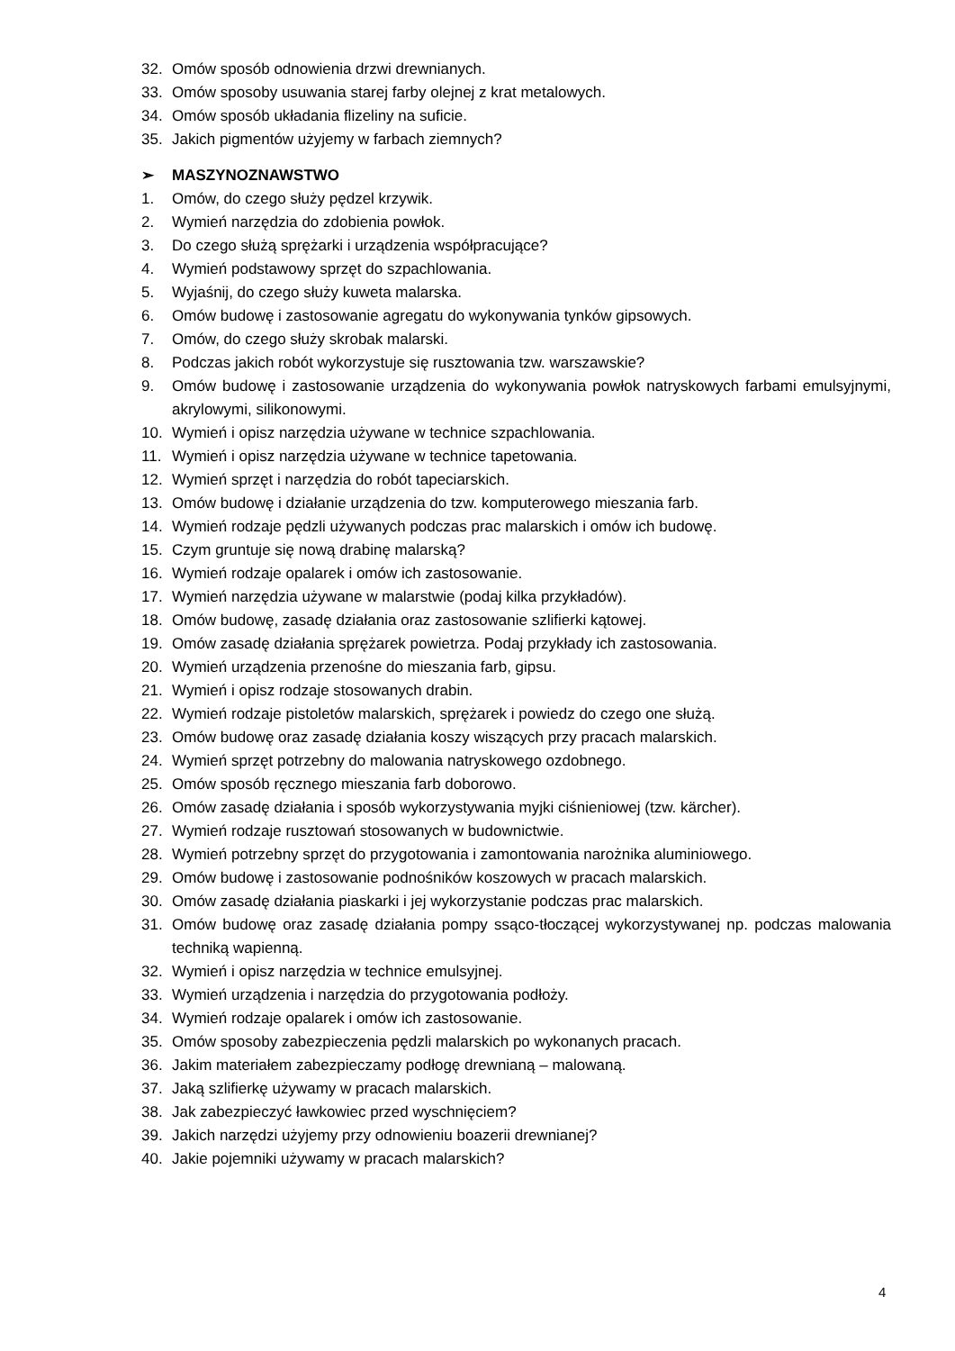32. Omów sposób odnowienia drzwi drewnianych.
33. Omów sposoby usuwania starej farby olejnej z krat metalowych.
34. Omów sposób układania flizeliny na suficie.
35. Jakich pigmentów użyjemy w farbach ziemnych?
➢ MASZYNOZNAWSTWO
1. Omów, do czego służy pędzel krzywik.
2. Wymień narzędzia do zdobienia powłok.
3. Do czego służą sprężarki i urządzenia współpracujące?
4. Wymień podstawowy sprzęt do szpachlowania.
5. Wyjaśnij, do czego służy kuweta malarska.
6. Omów budowę i zastosowanie agregatu do wykonywania tynków gipsowych.
7. Omów, do czego służy skrobak malarski.
8. Podczas jakich robót wykorzystuje się rusztowania tzw. warszawskie?
9. Omów budowę i zastosowanie urządzenia do wykonywania powłok natryskowych farbami emulsyjnymi, akrylowymi, silikonowymi.
10. Wymień i opisz narzędzia używane w technice szpachlowania.
11. Wymień i opisz narzędzia używane w technice tapetowania.
12. Wymień sprzęt i narzędzia do robót tapeciarskich.
13. Omów budowę i działanie urządzenia do tzw. komputerowego mieszania farb.
14. Wymień rodzaje pędzli używanych podczas prac malarskich i omów ich budowę.
15. Czym gruntuje się nową drabinę malarską?
16. Wymień rodzaje opalarek i omów ich zastosowanie.
17. Wymień narzędzia używane w malarstwie (podaj kilka przykładów).
18. Omów budowę, zasadę działania oraz zastosowanie szlifierki kątowej.
19. Omów zasadę działania sprężarek powietrza. Podaj przykłady ich zastosowania.
20. Wymień urządzenia przenośne do mieszania farb, gipsu.
21. Wymień i opisz rodzaje stosowanych drabin.
22. Wymień rodzaje pistoletów malarskich, sprężarek i powiedz do czego one służą.
23. Omów budowę oraz zasadę działania koszy wiszących przy pracach malarskich.
24. Wymień sprzęt potrzebny do malowania natryskowego ozdobnego.
25. Omów sposób ręcznego mieszania farb doborowo.
26. Omów zasadę działania i sposób wykorzystywania myjki ciśnieniowej (tzw. kärcher).
27. Wymień rodzaje rusztowań stosowanych w budownictwie.
28. Wymień potrzebny sprzęt do przygotowania i zamontowania narożnika aluminiowego.
29. Omów budowę i zastosowanie podnośników koszowych w pracach malarskich.
30. Omów zasadę działania piaskarki i jej wykorzystanie podczas prac malarskich.
31. Omów budowę oraz zasadę działania pompy ssąco-tłoczącej wykorzystywanej np. podczas malowania techniką wapienną.
32. Wymień i opisz narzędzia w technice emulsyjnej.
33. Wymień urządzenia i narzędzia do przygotowania podłoży.
34. Wymień rodzaje opalarek i omów ich zastosowanie.
35. Omów sposoby zabezpieczenia pędzli malarskich po wykonanych pracach.
36. Jakim materiałem zabezpieczamy podłogę drewnianą – malowaną.
37. Jaką szlifierkę używamy w pracach malarskich.
38. Jak zabezpieczyć ławkowiec przed wyschnięciem?
39. Jakich narzędzi użyjemy przy odnowieniu boazerii drewnianej?
40. Jakie pojemniki używamy w pracach malarskich?
4